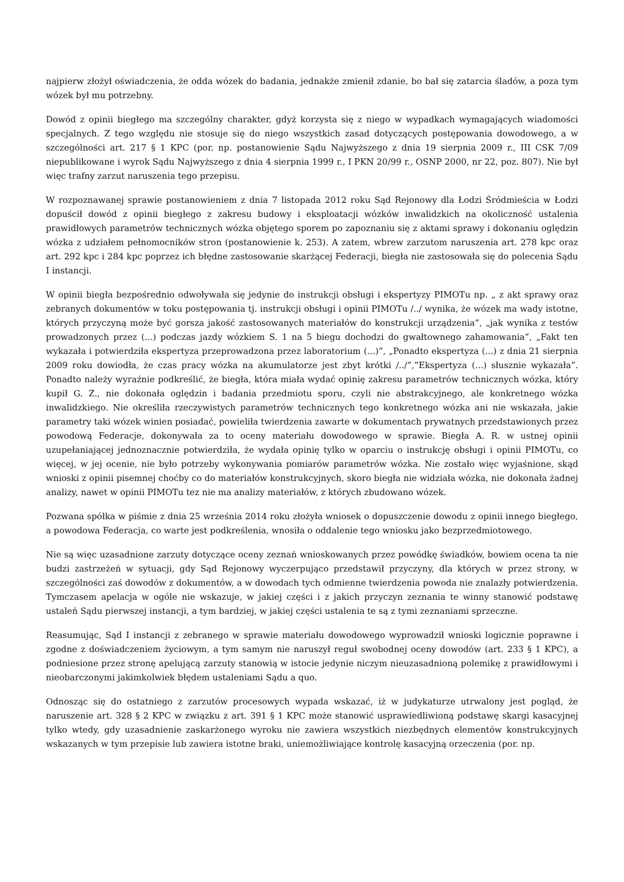najpierw złożył oświadczenia, że odda wózek do badania, jednakże zmienił zdanie, bo bał się zatarcia śladów, a poza tym wózek był mu potrzebny.
Dowód z opinii biegłego ma szczególny charakter, gdyż korzysta się z niego w wypadkach wymagających wiadomości specjalnych. Z tego względu nie stosuje się do niego wszystkich zasad dotyczących postępowania dowodowego, a w szczególności art. 217 § 1 KPC (por. np. postanowienie Sądu Najwyższego z dnia 19 sierpnia 2009 r., III CSK 7/09 niepublikowane i wyrok Sądu Najwyższego z dnia 4 sierpnia 1999 r., I PKN 20/99 r., OSNP 2000, nr 22, poz. 807). Nie był więc trafny zarzut naruszenia tego przepisu.
W rozpoznawanej sprawie postanowieniem z dnia 7 listopada 2012 roku Sąd Rejonowy dla Łodzi Śródmieścia w Łodzi dopuścił dowód z opinii biegłego z zakresu budowy i eksploatacji wózków inwalidzkich na okoliczność ustalenia prawidłowych parametrów technicznych wózka objętego sporem po zapoznaniu się z aktami sprawy i dokonaniu oględzin wózka z udziałem pełnomocników stron (postanowienie k. 253). A zatem, wbrew zarzutom naruszenia art. 278 kpc oraz art. 292 kpc i 284 kpc poprzez ich błędne zastosowanie skarżącej Federacji, biegła nie zastosowała się do polecenia Sądu I instancji.
W opinii biegła bezpośrednio odwoływała się jedynie do instrukcji obsługi i ekspertyzy PIMOTu np. „ z akt sprawy oraz zebranych dokumentów w toku postępowania tj. instrukcji obsługi i opinii PIMOTu /../ wynika, że wózek ma wady istotne, których przyczyną może być gorsza jakość zastosowanych materiałów do konstrukcji urządzenia”, „jak wynika z testów prowadzonych przez (...) podczas jazdy wózkiem S. 1 na 5 biegu dochodzi do gwałtownego zahamowania”, „Fakt ten wykazała i potwierdziła ekspertyza przeprowadzona przez laboratorium (...)”, „Ponadto ekspertyza (...) z dnia 21 sierpnia 2009 roku dowiodła, że czas pracy wózka na akumulatorze jest zbyt krótki /../”,”Ekspertyza (...) słusznie wykazała”. Ponadto należy wyraźnie podkreślić, że biegła, która miała wydać opinię zakresu parametrów technicznych wózka, który kupił G. Z., nie dokonała oględzin i badania przedmiotu sporu, czyli nie abstrakcyjnego, ale konkretnego wózka inwalidzkiego. Nie określiła rzeczywistych parametrów technicznych tego konkretnego wózka ani nie wskazała, jakie parametry taki wózek winien posiadać, powieliła twierdzenia zawarte w dokumentach prywatnych przedstawionych przez powodową Federacje, dokonywała za to oceny materiału dowodowego w sprawie. Biegła A. R. w ustnej opinii uzupełaniającej jednoznacznie potwierdziła, że wydała opinię tylko w oparciu o instrukcję obsługi i opinii PIMOTu, co więcej, w jej ocenie, nie było potrzeby wykonywania pomiarów parametrów wózka. Nie zostało więc wyjaśnione, skąd wnioski z opinii pisemnej choćby co do materiałów konstrukcyjnych, skoro biegła nie widziała wózka, nie dokonała żadnej analizy, nawet w opinii PIMOTu tez nie ma analizy materiałów, z których zbudowano wózek.
Pozwana spółka w piśmie z dnia 25 września 2014 roku złożyła wniosek o dopuszczenie dowodu z opinii innego biegłego, a powodowa Federacja, co warte jest podkreślenia, wnosiła o oddalenie tego wniosku jako bezprzedmiotowego.
Nie są więc uzasadnione zarzuty dotyczące oceny zeznań wnioskowanych przez powódkę świadków, bowiem ocena ta nie budzi zastrzeżeń w sytuacji, gdy Sąd Rejonowy wyczerpująco przedstawił przyczyny, dla których w przez strony, w szczególności zaś dowodów z dokumentów, a w dowodach tych odmienne twierdzenia powoda nie znalazły potwierdzenia. Tymczasem apelacja w ogóle nie wskazuje, w jakiej części i z jakich przyczyn zeznania te winny stanowić podstawę ustaleń Sądu pierwszej instancji, a tym bardziej, w jakiej części ustalenia te są z tymi zeznaniami sprzeczne.
Reasumując, Sąd I instancji z zebranego w sprawie materiału dowodowego wyprowadził wnioski logicznie poprawne i zgodne z doświadczeniem życiowym, a tym samym nie naruszył reguł swobodnej oceny dowodów (art. 233 § 1 KPC), a podniesione przez stronę apelującą zarzuty stanowią w istocie jedynie niczym nieuzasadnioną polemikę z prawidłowymi i nieobarczonymi jakimkolwiek błędem ustaleniami Sądu a quo.
Odnosząc się do ostatniego z zarzutów procesowych wypada wskazać, iż w judykaturze utrwalony jest pogląd, że naruszenie art. 328 § 2 KPC w związku z art. 391 § 1 KPC może stanowić usprawiedliwioną podstawę skargi kasacyjnej tylko wtedy, gdy uzasadnienie zaskarżonego wyroku nie zawiera wszystkich niezbędnych elementów konstrukcyjnych wskazanych w tym przepisie lub zawiera istotne braki, uniemożliwiające kontrolę kasacyjną orzeczenia (por. np.